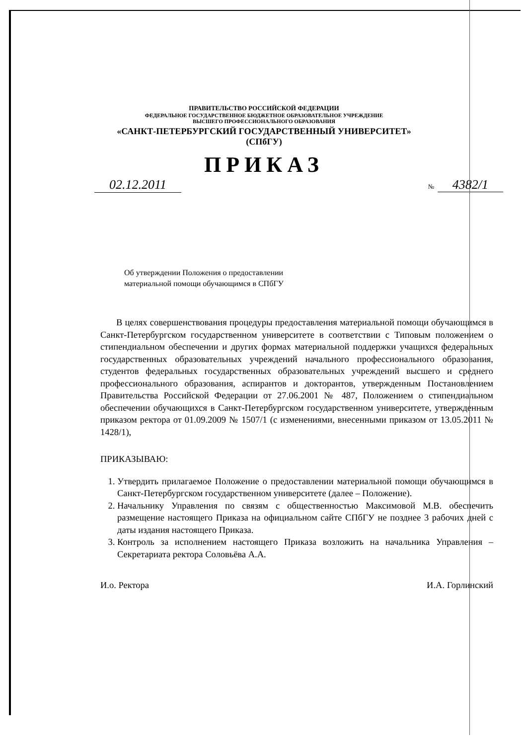ПРАВИТЕЛЬСТВО РОССИЙСКОЙ ФЕДЕРАЦИИ
ФЕДЕРАЛЬНОЕ ГОСУДАРСТВЕННОЕ БЮДЖЕТНОЕ ОБРАЗОВАТЕЛЬНОЕ УЧРЕЖДЕНИЕ
ВЫСШЕГО ПРОФЕССИОНАЛЬНОГО ОБРАЗОВАНИЯ
«САНКТ-ПЕТЕРБУРГСКИЙ ГОСУДАРСТВЕННЫЙ УНИВЕРСИТЕТ»
(СПбГУ)
ПРИКАЗ
02.12.2011
№ 4382/1
Об утверждении Положения о предоставлении
материальной помощи обучающимся в СПбГУ
В целях совершенствования процедуры предоставления материальной помощи обучающимся в Санкт-Петербургском государственном университете в соответствии с Типовым положением о стипендиальном обеспечении и других формах материальной поддержки учащихся федеральных государственных образовательных учреждений начального профессионального образования, студентов федеральных государственных образовательных учреждений высшего и среднего профессионального образования, аспирантов и докторантов, утвержденным Постановлением Правительства Российской Федерации от 27.06.2001 № 487, Положением о стипендиальном обеспечении обучающихся в Санкт-Петербургском государственном университете, утвержденным приказом ректора от 01.09.2009 № 1507/1 (с изменениями, внесенными приказом от 13.05.2011 № 1428/1),
ПРИКАЗЫВАЮ:
1. Утвердить прилагаемое Положение о предоставлении материальной помощи обучающимся в Санкт-Петербургском государственном университете (далее – Положение).
2. Начальнику Управления по связям с общественностью Максимовой М.В. обеспечить размещение настоящего Приказа на официальном сайте СПбГУ не позднее 3 рабочих дней с даты издания настоящего Приказа.
3. Контроль за исполнением настоящего Приказа возложить на начальника Управления – Секретариата ректора Соловьёва А.А.
И.о. Ректора И.А. Горлинский